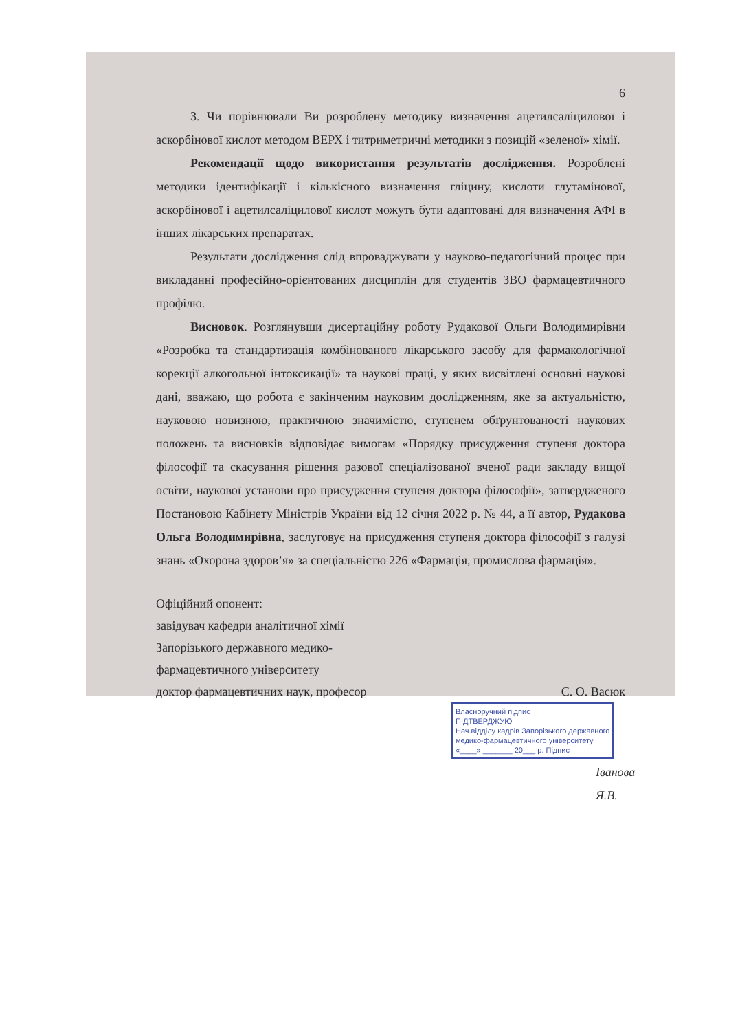6
3. Чи порівнювали Ви розроблену методику визначення ацетилсаліцилової і аскорбінової кислот методом ВЕРХ і титриметричні методики з позицій «зеленої» хімії.
Рекомендації щодо використання результатів дослідження. Розроблені методики ідентифікації і кількісного визначення гліцину, кислоти глутамінової, аскорбінової і ацетилсаліцилової кислот можуть бути адаптовані для визначення АФІ в інших лікарських препаратах.
Результати дослідження слід впроваджувати у науково-педагогічний процес при викладанні професійно-орієнтованих дисциплін для студентів ЗВО фармацевтичного профілю.
Висновок. Розглянувши дисертаційну роботу Рудакової Ольги Володимирівни «Розробка та стандартизація комбінованого лікарського засобу для фармакологічної корекції алкогольної інтоксикації» та наукові праці, у яких висвітлені основні наукові дані, вважаю, що робота є закінченим науковим дослідженням, яке за актуальністю, науковою новизною, практичною значимістю, ступенем обґрунтованості наукових положень та висновків відповідає вимогам «Порядку присудження ступеня доктора філософії та скасування рішення разової спеціалізованої вченої ради закладу вищої освіти, наукової установи про присудження ступеня доктора філософії», затвердженого Постановою Кабінету Міністрів України від 12 січня 2022 р. № 44, а її автор, Рудакова Ольга Володимирівна, заслуговує на присудження ступеня доктора філософії з галузі знань «Охорона здоров’я» за спеціальністю 226 «Фармація, промислова фармація».
Офіційний опонент:
завідувач кафедри аналітичної хімії
Запорізького державного медико-
фармацевтичного університету
доктор фармацевтичних наук, професор С. О. Васюк
Власноручний підпис
ПІДТВЕРДЖУЮ
Нач.відділу кадрів Запорізького державного
медико-фармацевтичного університету
«____» _______ 20___ р. Підпис
Іванова Я.В.